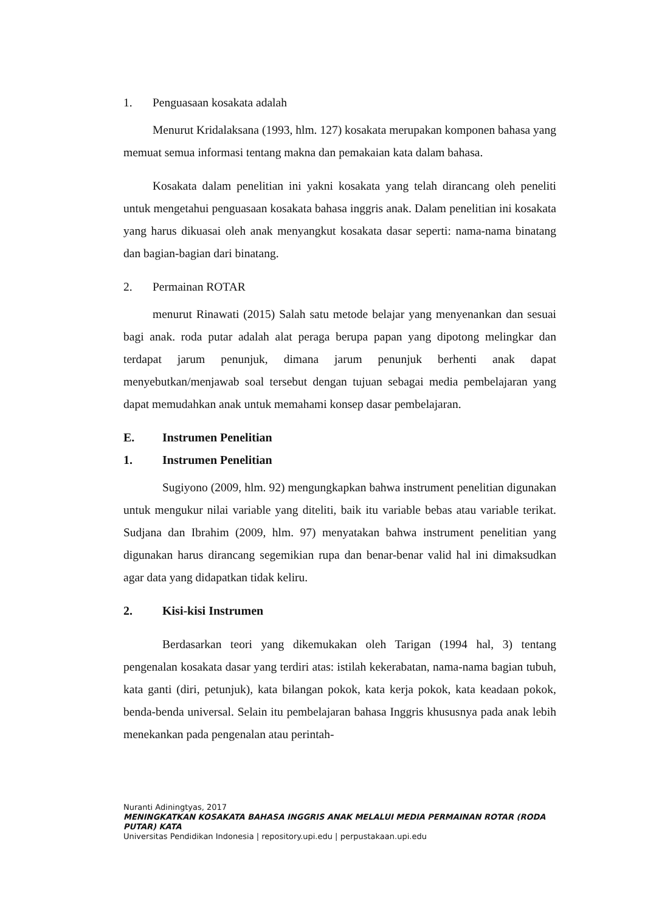1. Penguasaan kosakata adalah
Menurut Kridalaksana (1993, hlm. 127) kosakata merupakan komponen bahasa yang memuat semua informasi tentang makna dan pemakaian kata dalam bahasa.
Kosakata dalam penelitian ini yakni kosakata yang telah dirancang oleh peneliti untuk mengetahui penguasaan kosakata bahasa inggris anak. Dalam penelitian ini kosakata yang harus dikuasai oleh anak menyangkut kosakata dasar seperti: nama-nama binatang dan bagian-bagian dari binatang.
2. Permainan ROTAR
menurut Rinawati (2015) Salah satu metode belajar yang menyenankan dan sesuai bagi anak. roda putar adalah alat peraga berupa papan yang dipotong melingkar dan terdapat jarum penunjuk, dimana jarum penunjuk berhenti anak dapat menyebutkan/menjawab soal tersebut dengan tujuan sebagai media pembelajaran yang dapat memudahkan anak untuk memahami konsep dasar pembelajaran.
E. Instrumen Penelitian
1. Instrumen Penelitian
Sugiyono (2009, hlm. 92) mengungkapkan bahwa instrument penelitian digunakan untuk mengukur nilai variable yang diteliti, baik itu variable bebas atau variable terikat. Sudjana dan Ibrahim (2009, hlm. 97) menyatakan bahwa instrument penelitian yang digunakan harus dirancang segemikian rupa dan benar-benar valid hal ini dimaksudkan agar data yang didapatkan tidak keliru.
2. Kisi-kisi Instrumen
Berdasarkan teori yang dikemukakan oleh Tarigan (1994 hal, 3) tentang pengenalan kosakata dasar yang terdiri atas: istilah kekerabatan, nama-nama bagian tubuh, kata ganti (diri, petunjuk), kata bilangan pokok, kata kerja pokok, kata keadaan pokok, benda-benda universal. Selain itu pembelajaran bahasa Inggris khususnya pada anak lebih menekankan pada pengenalan atau perintah-
Nuranti Adiningtyas, 2017
MENINGKATKAN KOSAKATA BAHASA INGGRIS ANAK MELALUI MEDIA PERMAINAN ROTAR (RODA PUTAR) KATA
Universitas Pendidikan Indonesia | repository.upi.edu | perpustakaan.upi.edu